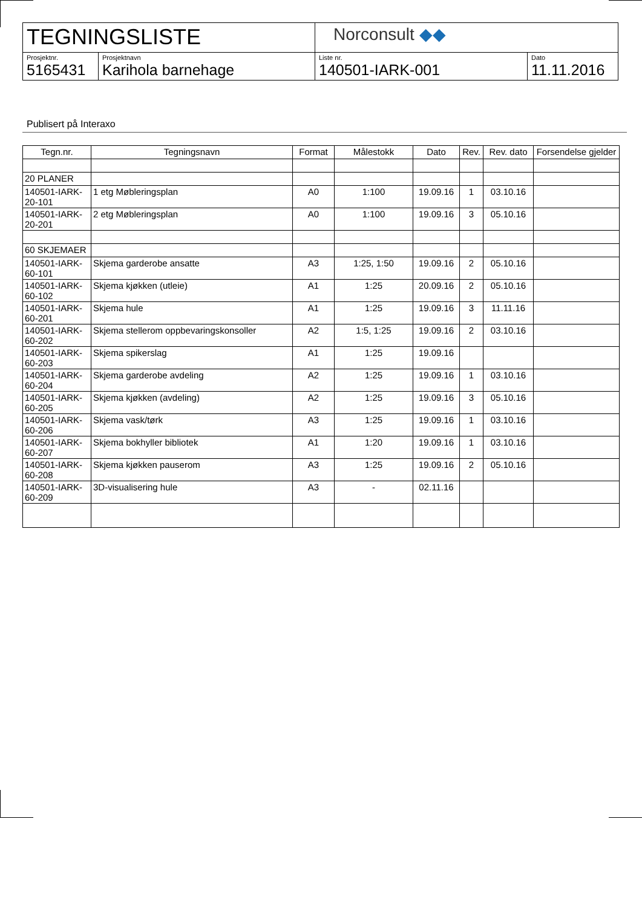| TEGNINGSLISTE | | Norconsult ◆◆ | |
| Prosjektnr. 5165431 | Prosjektnavn Karihola barnehage | Liste nr. 140501-IARK-001 | Dato 11.11.2016 |
Publisert på Interaxo
| Tegn.nr. | Tegningsnavn | Format | Målestokk | Dato | Rev. | Rev. dato | Forsendelse gjelder |
| --- | --- | --- | --- | --- | --- | --- | --- |
| 20 PLANER | | | | | | | |
| 140501-IARK-20-101 | 1 etg Møbleringsplan | A0 | 1:100 | 19.09.16 | 1 | 03.10.16 | |
| 140501-IARK-20-201 | 2 etg Møbleringsplan | A0 | 1:100 | 19.09.16 | 3 | 05.10.16 | |
| 60 SKJEMAER | | | | | | | |
| 140501-IARK-60-101 | Skjema garderobe ansatte | A3 | 1:25, 1:50 | 19.09.16 | 2 | 05.10.16 | |
| 140501-IARK-60-102 | Skjema kjøkken (utleie) | A1 | 1:25 | 20.09.16 | 2 | 05.10.16 | |
| 140501-IARK-60-201 | Skjema hule | A1 | 1:25 | 19.09.16 | 3 | 11.11.16 | |
| 140501-IARK-60-202 | Skjema stellerom oppbevaringskonsoller | A2 | 1:5, 1:25 | 19.09.16 | 2 | 03.10.16 | |
| 140501-IARK-60-203 | Skjema spikerslag | A1 | 1:25 | 19.09.16 | | | |
| 140501-IARK-60-204 | Skjema garderobe avdeling | A2 | 1:25 | 19.09.16 | 1 | 03.10.16 | |
| 140501-IARK-60-205 | Skjema kjøkken (avdeling) | A2 | 1:25 | 19.09.16 | 3 | 05.10.16 | |
| 140501-IARK-60-206 | Skjema vask/tørk | A3 | 1:25 | 19.09.16 | 1 | 03.10.16 | |
| 140501-IARK-60-207 | Skjema bokhyller bibliotek | A1 | 1:20 | 19.09.16 | 1 | 03.10.16 | |
| 140501-IARK-60-208 | Skjema kjøkken pauserom | A3 | 1:25 | 19.09.16 | 2 | 05.10.16 | |
| 140501-IARK-60-209 | 3D-visualisering hule | A3 | - | 02.11.16 | | | |